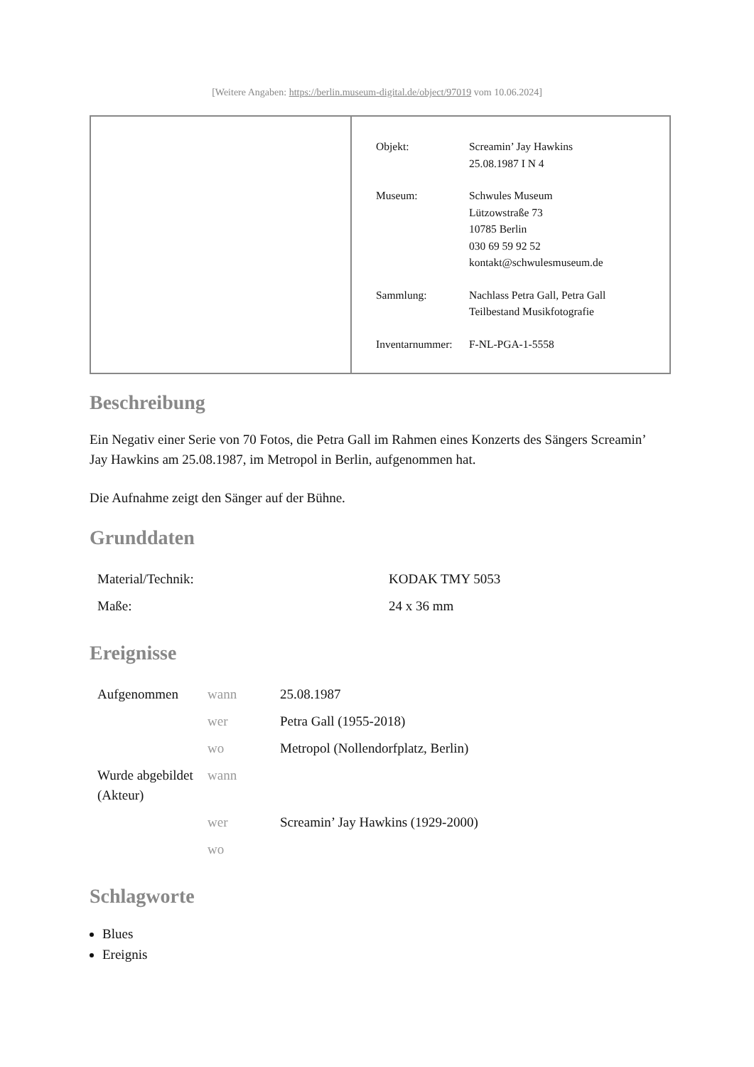[Weitere Angaben: https://berlin.museum-digital.de/object/97019 vom 10.06.2024]
| Objekt: | Screamin’ Jay Hawkins 25.08.1987 I N 4 |
| Museum: | Schwules Museum Lützowstraße 73 10785 Berlin 030 69 59 92 52 kontakt@schwulesmuseum.de |
| Sammlung: | Nachlass Petra Gall, Petra Gall Teilbestand Musikfotografie |
| Inventarnummer: | F-NL-PGA-1-5558 |
Beschreibung
Ein Negativ einer Serie von 70 Fotos, die Petra Gall im Rahmen eines Konzerts des Sängers Screamin’ Jay Hawkins am 25.08.1987, im Metropol in Berlin, aufgenommen hat.
Die Aufnahme zeigt den Sänger auf der Bühne.
Grunddaten
| Material/Technik: | KODAK TMY 5053 |
| Maße: | 24 x 36 mm |
Ereignisse
| Aufgenommen | wann | 25.08.1987 |
| | wer | Petra Gall (1955-2018) |
| | wo | Metropol (Nollendorfplatz, Berlin) |
| Wurde abgebildet (Akteur) | wann | |
| | wer | Screamin’ Jay Hawkins (1929-2000) |
| | wo | |
Schlagworte
Blues
Ereignis